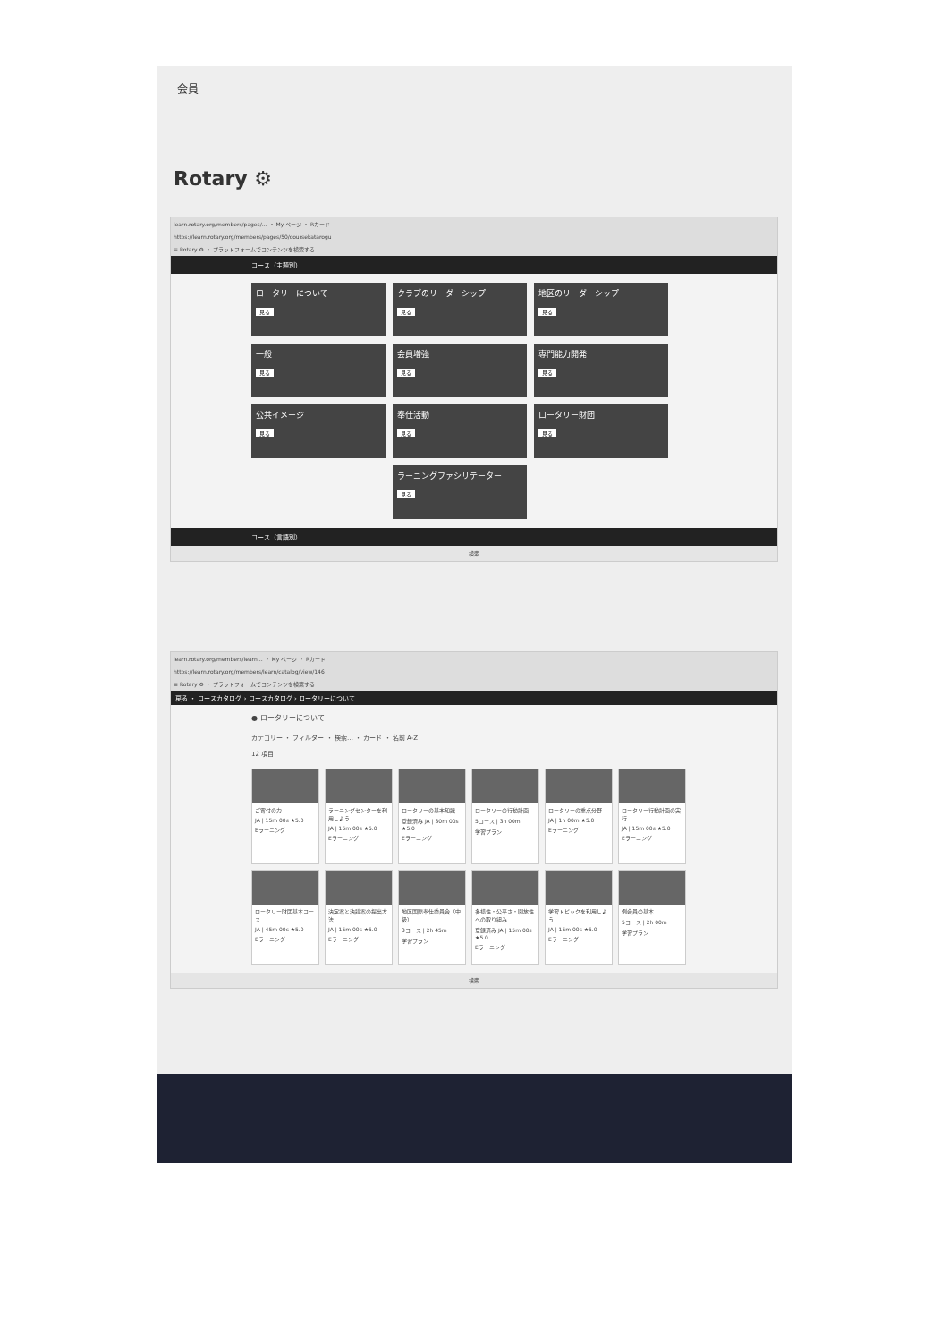会員
Rotary ⚙
learn.rotary.org/members/pages/… ・ My ページ ・ Rカード
https://learn.rotary.org/members/pages/50/coursekatarogu
≡ Rotary ⚙ ・ プラットフォームでコンテンツを検索する
コース（主題別）
ロータリーについて
見る
クラブのリーダーシップ
見る
地区のリーダーシップ
見る
一般
見る
会員増強
見る
専門能力開発
見る
公共イメージ
見る
奉仕活動
見る
ロータリー財団
見る
ラーニングファシリテーター
見る
コース（言語別）
検索
learn.rotary.org/members/learn… ・ My ページ ・ Rカード
https://learn.rotary.org/members/learn/catalog/view/146
≡ Rotary ⚙ ・ プラットフォームでコンテンツを検索する
戻る ・ コースカタログ › コースカタログ › ロータリーについて
● ロータリーについて
カテゴリー ・ フィルター ・ 検索… ・ カード ・ 名前 A-Z
12 項目
ご寄付の力
JA | 15m 00s ★5.0
Eラーニング
ラーニングセンターを利用しよう
JA | 15m 00s ★5.0
Eラーニング
ロータリーの基本知識
登録済み JA | 30m 00s ★5.0
Eラーニング
ロータリーの行動計画
5コース | 3h 00m
学習プラン
ロータリーの重点分野
JA | 1h 00m ★5.0
Eラーニング
ロータリー行動計画の実行
JA | 15m 00s ★5.0
Eラーニング
ロータリー財団基本コース
JA | 45m 00s ★5.0
Eラーニング
決定案と決議案の提出方法
JA | 15m 00s ★5.0
Eラーニング
地区国際奉仕委員会（中級）
3コース | 2h 45m
学習プラン
多様性・公平さ・開放性への取り組み
登録済み JA | 15m 00s ★5.0
Eラーニング
学習トピックを利用しよう
JA | 15m 00s ★5.0
Eラーニング
例会員の基本
5コース | 2h 00m
学習プラン
検索